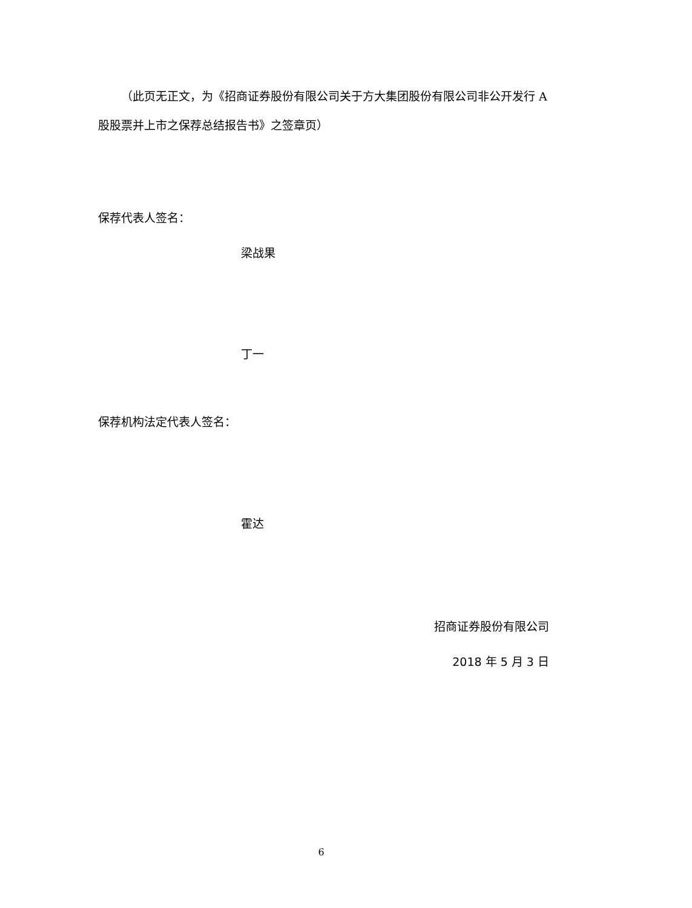（此页无正文，为《招商证券股份有限公司关于方大集团股份有限公司非公开发行 A 股股票并上市之保荐总结报告书》之签章页）
保荐代表人签名：
梁战果
丁一
保荐机构法定代表人签名：
霍达
招商证券股份有限公司
2018 年 5 月 3 日
6